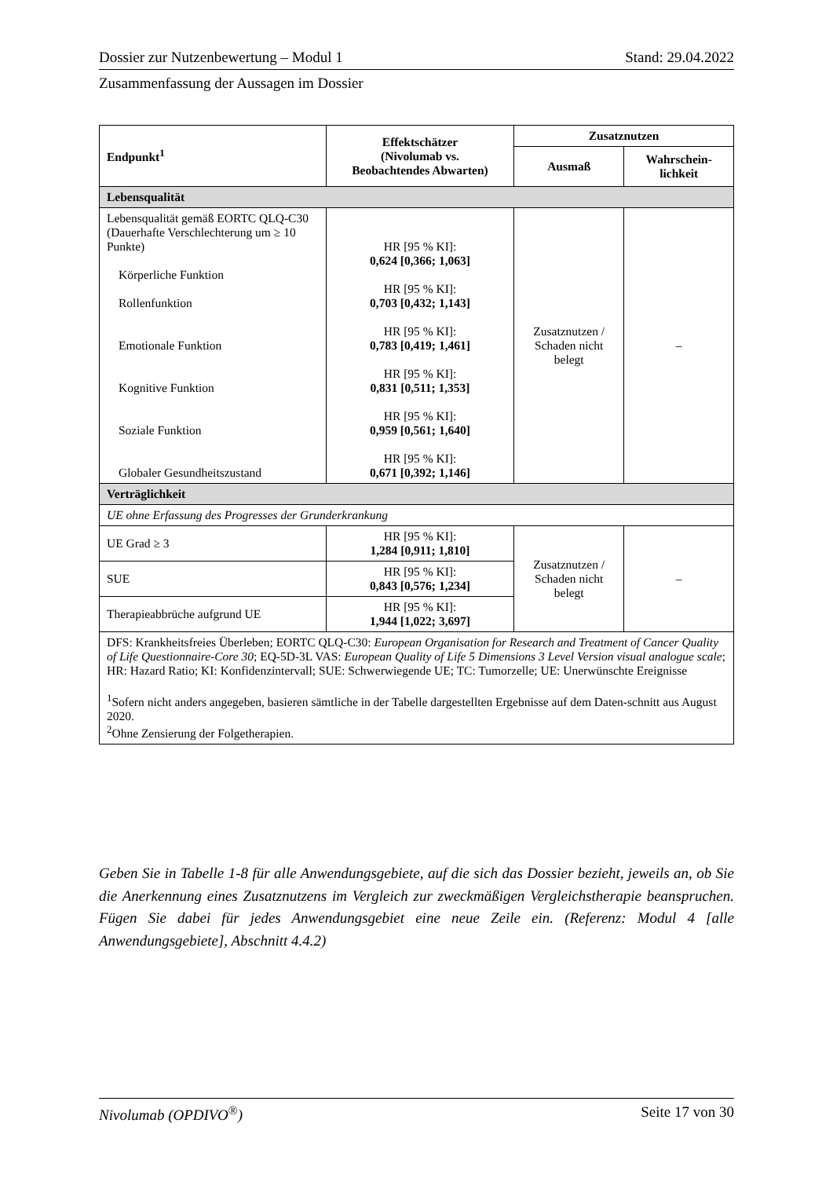Dossier zur Nutzenbewertung – Modul 1 Stand: 29.04.2022
Zusammenfassung der Aussagen im Dossier
| Endpunkt<sup>1</sup> | Effektschätzer (Nivolumab vs. Beobachtendes Abwarten) | Zusatznutzen | |
| --- | --- | --- | --- |
| | | Ausmaß | Wahrschein- lichkeit |
| Lebensqualität | | | |
| Lebensqualität gemäß EORTC QLQ-C30 (Dauerhafte Verschlechterung um ≥ 10 Punkte) Körperliche Funktion Rollenfunktion Emotionale Funktion Kognitive Funktion Soziale Funktion Globaler Gesundheitszustand | HR [95 % KI]: 0,624 [0,366; 1,063] HR [95 % KI]: 0,703 [0,432; 1,143] HR [95 % KI]: 0,783 [0,419; 1,461] HR [95 % KI]: 0,831 [0,511; 1,353] HR [95 % KI]: 0,959 [0,561; 1,640] HR [95 % KI]: 0,671 [0,392; 1,146] | Zusatznutzen / Schaden nicht belegt | – |
| Verträglichkeit | | | |
| UE ohne Erfassung des Progresses der Grunderkrankung | | | |
| UE Grad ≥ 3 | HR [95 % KI]: 1,284 [0,911; 1,810] | Zusatznutzen / Schaden nicht belegt | – |
| SUE | HR [95 % KI]: 0,843 [0,576; 1,234] | | |
| Therapieabbrüche aufgrund UE | HR [95 % KI]: 1,944 [1,022; 3,697] | | |
| DFS: Krankheitsfreies Überleben; EORTC QLQ-C30: European Organisation for Research and Treatment of Cancer Quality of Life Questionnaire-Core 30 ; EQ-5D-3L VAS: European Quality of Life 5 Dimensions 3 Level Version visual analogue scale ; HR: Hazard Ratio; KI: Konfidenzintervall; SUE: Schwerwiegende UE; TC: Tumorzelle; UE: Unerwünschte Ereignisse <sup>1</sup> Sofern nicht anders angegeben, basieren sämtliche in der Tabelle dargestellten Ergebnisse auf dem Daten-schnitt aus August 2020. <sup>2</sup> Ohne Zensierung der Folgetherapien. | | | |
Geben Sie in Tabelle 1-8 für alle Anwendungsgebiete, auf die sich das Dossier bezieht, jeweils an, ob Sie die Anerkennung eines Zusatznutzens im Vergleich zur zweckmäßigen Vergleichstherapie beanspruchen. Fügen Sie dabei für jedes Anwendungsgebiet eine neue Zeile ein. (Referenz: Modul 4 [alle Anwendungsgebiete], Abschnitt 4.4.2)
Nivolumab (OPDIVO<sup>®</sup>) Seite 17 von 30